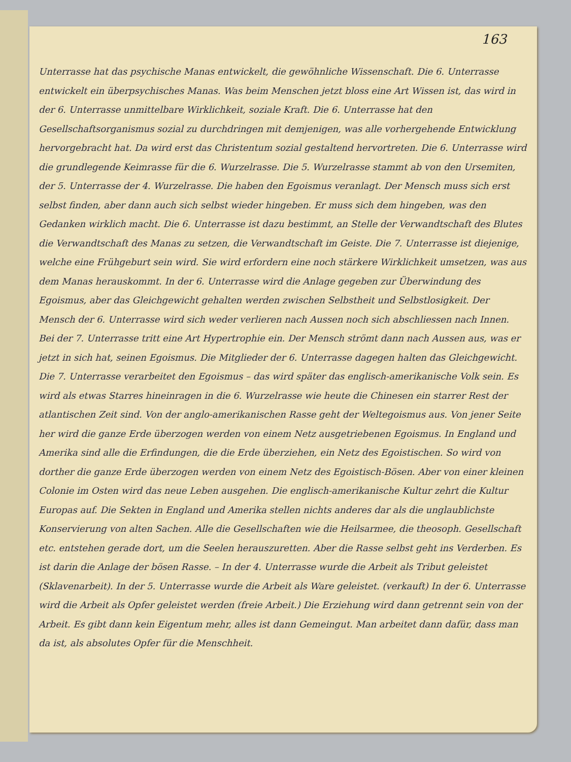163
Unterrasse hat das psychische Manas entwickelt, die gewöhnliche Wissenschaft. Die 6. Unterrasse entwickelt ein überpsychisches Manas. Was beim Menschen jetzt bloss eine Art Wissen ist, das wird in der 6. Unterrasse unmittelbare Wirklichkeit, soziale Kraft. Die 6. Unterrasse hat den Gesellschaftsorganismus sozial zu durchdringen mit demjenigen, was alle vorhergehende Entwicklung hervorgebracht hat. Da wird erst das Christentum sozial gestaltend hervortreten. Die 6. Unterrasse wird die grundlegende Keimrasse für die 6. Wurzelrasse. Die 5. Wurzelrasse stammt ab von den Ursemiten, der 5. Unterrasse der 4. Wurzelrasse. Die haben den Egoismus veranlagt. Der Mensch muss sich erst selbst finden, aber dann auch sich selbst wieder hingeben. Er muss sich dem hingeben, was den Gedanken wirklich macht. Die 6. Unterrasse ist dazu bestimmt, an Stelle der Verwandtschaft des Blutes die Verwandtschaft des Manas zu setzen, die Verwandtschaft im Geiste. Die 7. Unterrasse ist diejenige, welche eine Frühgeburt sein wird. Sie wird erfordern eine noch stärkere Wirklichkeit umsetzen, was aus dem Manas herauskommt. In der 6. Unterrasse wird die Anlage gegeben zur Überwindung des Egoismus, aber das Gleichgewicht gehalten werden zwischen Selbstheit und Selbstlosigkeit. Der Mensch der 6. Unterrasse wird sich weder verlieren nach Aussen noch sich abschliessen nach Innen. Bei der 7. Unterrasse tritt eine Art Hypertrophie ein. Der Mensch strömt dann nach Aussen aus, was er jetzt in sich hat, seinen Egoismus. Die Mitglieder der 6. Unterrasse dagegen halten das Gleichgewicht. Die 7. Unterrasse verarbeitet den Egoismus – das wird später das englisch-amerikanische Volk sein. Es wird als etwas Starres hineinragen in die 6. Wurzelrasse wie heute die Chinesen ein starrer Rest der atlantischen Zeit sind. Von der anglo-amerikanischen Rasse geht der Weltegoismus aus. Von jener Seite her wird die ganze Erde überzogen werden von einem Netz ausgetriebenen Egoismus. In England und Amerika sind alle die Erfindungen, die die Erde überziehen, ein Netz des Egoistischen. So wird von dorther die ganze Erde überzogen werden von einem Netz des Egoistisch-Bösen. Aber von einer kleinen Colonie im Osten wird das neue Leben ausgehen. Die englisch-amerikanische Kultur zehrt die Kultur Europas auf. Die Sekten in England und Amerika stellen nichts anderes dar als die unglaublichste Konservierung von alten Sachen. Alle die Gesellschaften wie die Heilsarmee, die theosoph. Gesellschaft etc. entstehen gerade dort, um die Seelen herauszuretten. Aber die Rasse selbst geht ins Verderben. Es ist darin die Anlage der bösen Rasse. – In der 4. Unterrasse wurde die Arbeit als Tribut geleistet (Sklavenarbeit). In der 5. Unterrasse wurde die Arbeit als Ware geleistet. (verkauft) In der 6. Unterrasse wird die Arbeit als Opfer geleistet werden (freie Arbeit.) Die Erziehung wird dann getrennt sein von der Arbeit. Es gibt dann kein Eigentum mehr, alles ist dann Gemeingut. Man arbeitet dann dafür, dass man da ist, als absolutes Opfer für die Menschheit.